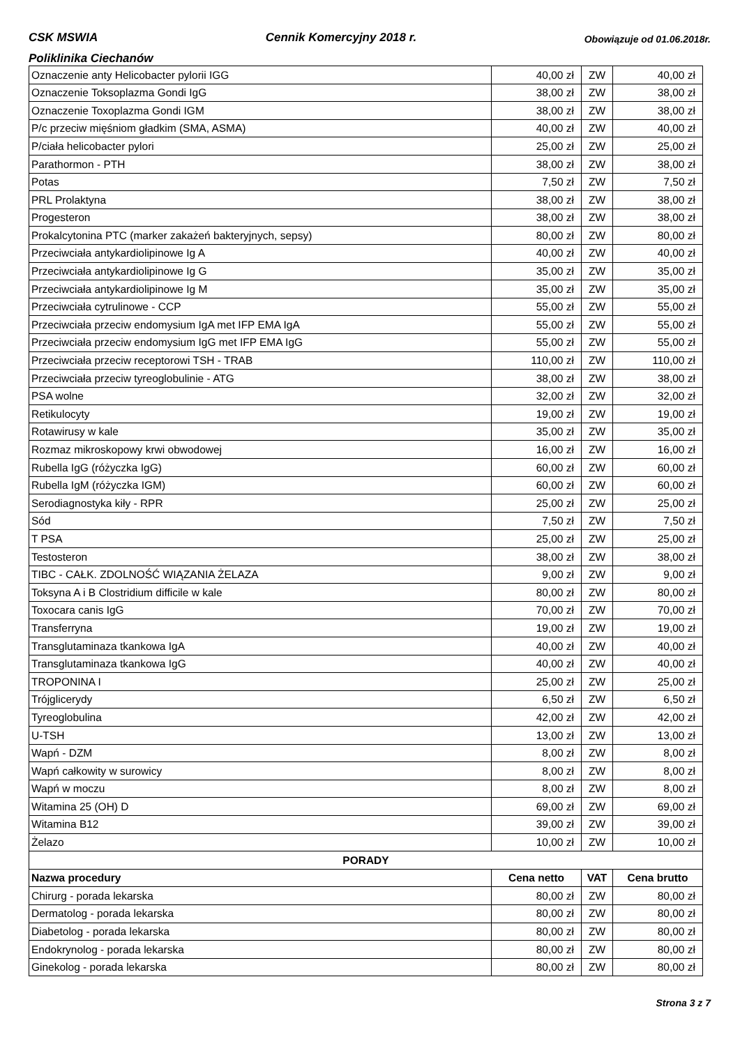CSK MSWIA Cennik Komercyjny 2018 r. Obowiązuje od 01.06.2018r.
Poliklinika Ciechanów
| Oznaczenie anty Helicobacter pylorii IGG | 40,00 zł | ZW | 40,00 zł |
| Oznaczenie Toksoplazma Gondi IgG | 38,00 zł | ZW | 38,00 zł |
| Oznaczenie Toxoplazma Gondi IGM | 38,00 zł | ZW | 38,00 zł |
| P/c przeciw mięśniom gładkim (SMA, ASMA) | 40,00 zł | ZW | 40,00 zł |
| P/ciała helicobacter pylori | 25,00 zł | ZW | 25,00 zł |
| Parathormon - PTH | 38,00 zł | ZW | 38,00 zł |
| Potas | 7,50 zł | ZW | 7,50 zł |
| PRL Prolaktyna | 38,00 zł | ZW | 38,00 zł |
| Progesteron | 38,00 zł | ZW | 38,00 zł |
| Prokalcytonina PTC (marker zakażeń bakteryjnych, sepsy) | 80,00 zł | ZW | 80,00 zł |
| Przeciwciała antykardiolipinowe Ig A | 40,00 zł | ZW | 40,00 zł |
| Przeciwciała antykardiolipinowe Ig G | 35,00 zł | ZW | 35,00 zł |
| Przeciwciała antykardiolipinowe Ig M | 35,00 zł | ZW | 35,00 zł |
| Przeciwciała cytrulinowe - CCP | 55,00 zł | ZW | 55,00 zł |
| Przeciwciała przeciw endomysium IgA met IFP EMA IgA | 55,00 zł | ZW | 55,00 zł |
| Przeciwciała przeciw endomysium IgG met IFP EMA IgG | 55,00 zł | ZW | 55,00 zł |
| Przeciwciała przeciw receptorowi TSH - TRAB | 110,00 zł | ZW | 110,00 zł |
| Przeciwciała przeciw tyreoglobulinie - ATG | 38,00 zł | ZW | 38,00 zł |
| PSA wolne | 32,00 zł | ZW | 32,00 zł |
| Retikulocyty | 19,00 zł | ZW | 19,00 zł |
| Rotawirusy w kale | 35,00 zł | ZW | 35,00 zł |
| Rozmaz mikroskopowy krwi obwodowej | 16,00 zł | ZW | 16,00 zł |
| Rubella IgG (różyczka IgG) | 60,00 zł | ZW | 60,00 zł |
| Rubella IgM (różyczka IGM) | 60,00 zł | ZW | 60,00 zł |
| Serodiagnostyka kiły - RPR | 25,00 zł | ZW | 25,00 zł |
| Sód | 7,50 zł | ZW | 7,50 zł |
| T PSA | 25,00 zł | ZW | 25,00 zł |
| Testosteron | 38,00 zł | ZW | 38,00 zł |
| TIBC - CAŁK. ZDOLNOŚĆ WIĄZANIA ŻELAZA | 9,00 zł | ZW | 9,00 zł |
| Toksyna A i B Clostridium difficile w kale | 80,00 zł | ZW | 80,00 zł |
| Toxocara canis IgG | 70,00 zł | ZW | 70,00 zł |
| Transferryna | 19,00 zł | ZW | 19,00 zł |
| Transglutaminaza tkankowa IgA | 40,00 zł | ZW | 40,00 zł |
| Transglutaminaza tkankowa IgG | 40,00 zł | ZW | 40,00 zł |
| TROPONINA I | 25,00 zł | ZW | 25,00 zł |
| Trójglicerydy | 6,50 zł | ZW | 6,50 zł |
| Tyreoglobulina | 42,00 zł | ZW | 42,00 zł |
| U-TSH | 13,00 zł | ZW | 13,00 zł |
| Wapń - DZM | 8,00 zł | ZW | 8,00 zł |
| Wapń całkowity w surowicy | 8,00 zł | ZW | 8,00 zł |
| Wapń w moczu | 8,00 zł | ZW | 8,00 zł |
| Witamina 25 (OH) D | 69,00 zł | ZW | 69,00 zł |
| Witamina B12 | 39,00 zł | ZW | 39,00 zł |
| Żelazo | 10,00 zł | ZW | 10,00 zł |
| PORADY | | | |
| Nazwa procedury | Cena netto | VAT | Cena brutto |
| Chirurg - porada lekarska | 80,00 zł | ZW | 80,00 zł |
| Dermatolog - porada lekarska | 80,00 zł | ZW | 80,00 zł |
| Diabetolog - porada lekarska | 80,00 zł | ZW | 80,00 zł |
| Endokrynolog - porada lekarska | 80,00 zł | ZW | 80,00 zł |
| Ginekolog - porada lekarska | 80,00 zł | ZW | 80,00 zł |
Strona 3 z 7